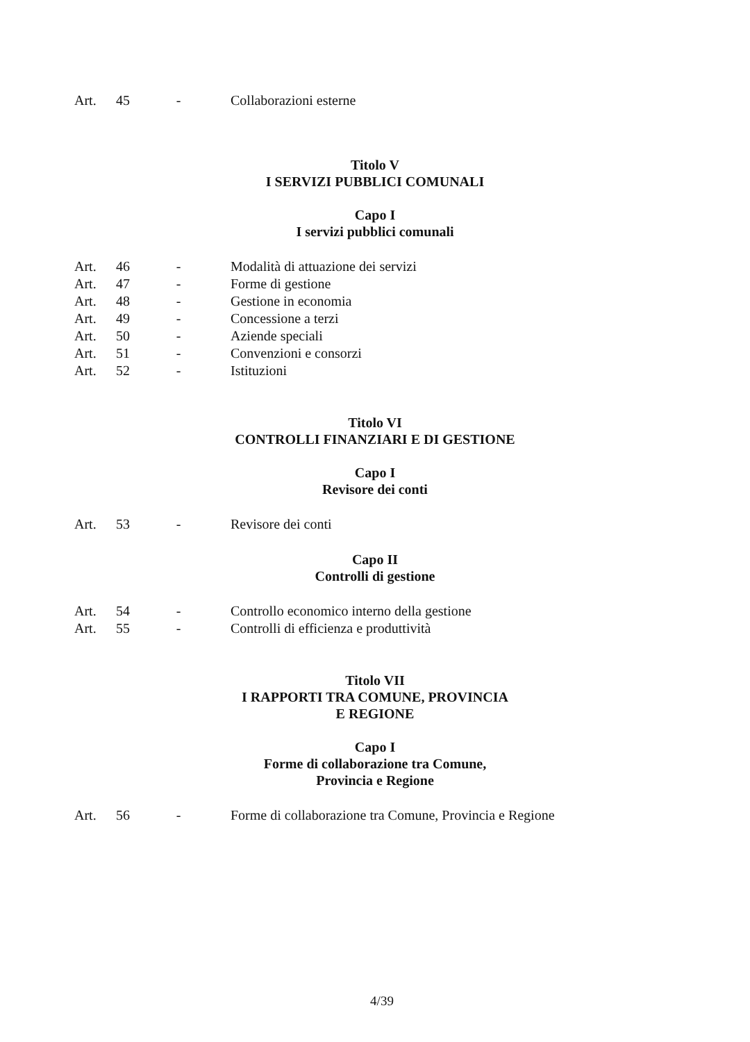Art. 45 - Collaborazioni esterne
Titolo V
I SERVIZI PUBBLICI COMUNALI
Capo I
I servizi pubblici comunali
Art. 46 - Modalità di attuazione dei servizi
Art. 47 - Forme di gestione
Art. 48 - Gestione in economia
Art. 49 - Concessione a terzi
Art. 50 - Aziende speciali
Art. 51 - Convenzioni e consorzi
Art. 52 - Istituzioni
Titolo VI
CONTROLLI FINANZIARI E DI GESTIONE
Capo I
Revisore dei conti
Art. 53 - Revisore dei conti
Capo II
Controlli di gestione
Art. 54 - Controllo economico interno della gestione
Art. 55 - Controlli di efficienza e produttività
Titolo VII
I RAPPORTI TRA COMUNE, PROVINCIA
E REGIONE
Capo I
Forme di collaborazione tra Comune,
Provincia e Regione
Art. 56 - Forme di collaborazione tra Comune, Provincia e Regione
4/39